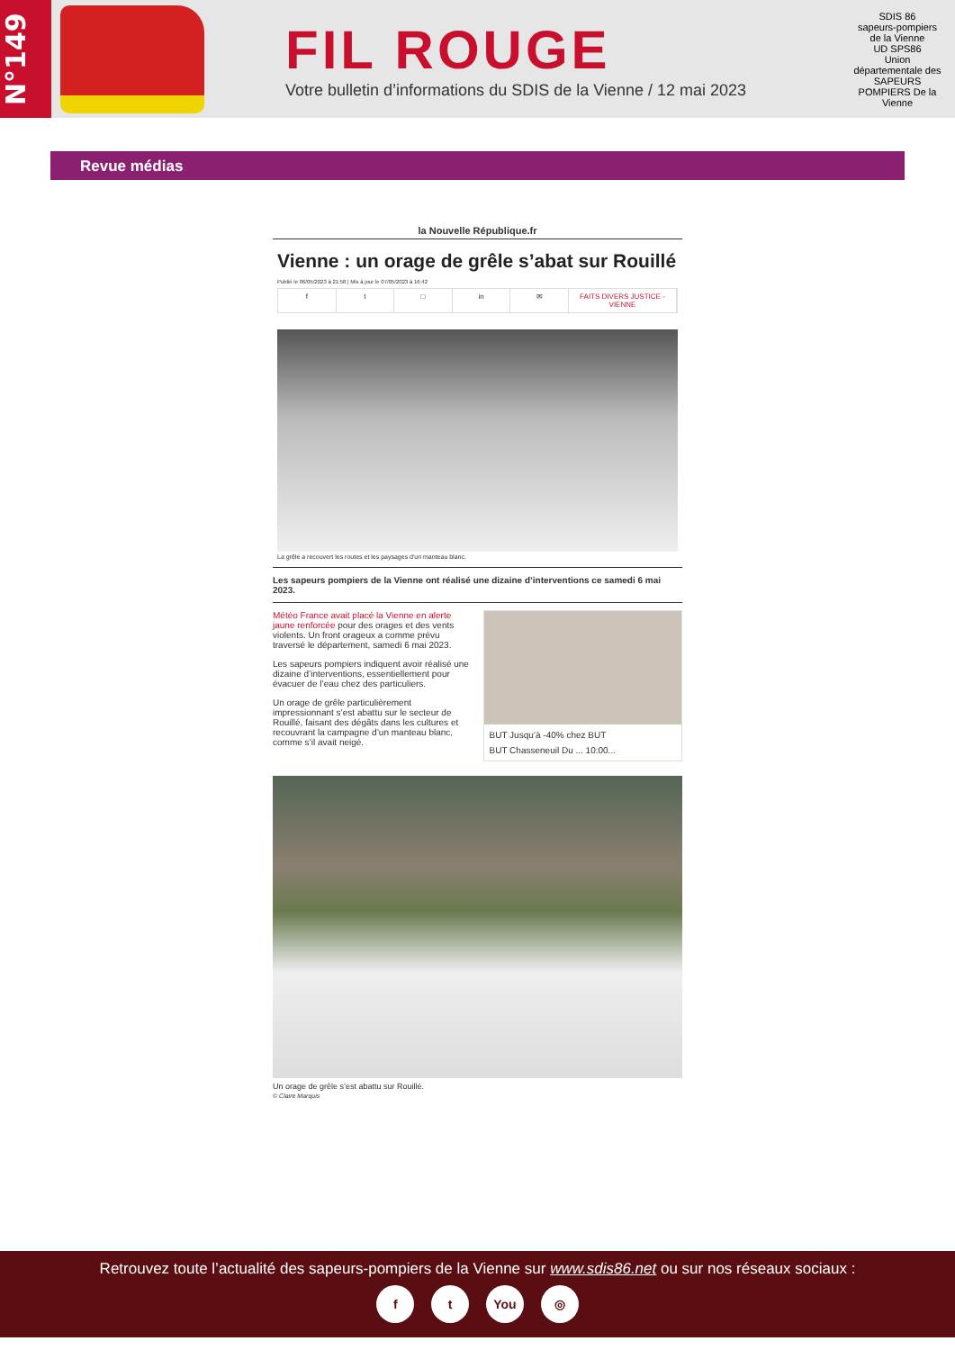N°149
FIL ROUGE
Votre bulletin d’informations du SDIS de la Vienne / 12 mai 2023
SDIS 86
sapeurs-pompiers de la Vienne
UD SPS86
Union départementale des SAPEURS POMPIERS De la Vienne
Revue médias
la Nouvelle République.fr
Vienne : un orage de grêle s’abat sur Rouillé
Publié le 06/05/2023 à 21:58 | Mis à jour le 07/05/2023 à 16:42
f t □ in ✉ FAITS DIVERS JUSTICE - VIENNE
La grêle a recouvert les routes et les paysages d'un manteau blanc.
Les sapeurs pompiers de la Vienne ont réalisé une dizaine d’interventions ce samedi 6 mai 2023.
Météo France avait placé la Vienne en alerte jaune renforcée pour des orages et des vents violents. Un front orageux a comme prévu traversé le département, samedi 6 mai 2023.
Les sapeurs pompiers indiquent avoir réalisé une dizaine d’interventions, essentiellement pour évacuer de l’eau chez des particuliers.
Un orage de grêle particulièrement impressionnant s’est abattu sur le secteur de Rouillé, faisant des dégâts dans les cultures et recouvrant la campagne d’un manteau blanc, comme s’il avait neigé.
BUT Jusqu’à -40% chez BUT
BUT Chasseneuil Du ... 10:00...
Un orage de grêle s’est abattu sur Rouillé.
© Claire Marquis
Retrouvez toute l’actualité des sapeurs-pompiers de la Vienne sur www.sdis86.net ou sur nos réseaux sociaux :
f t You ◎